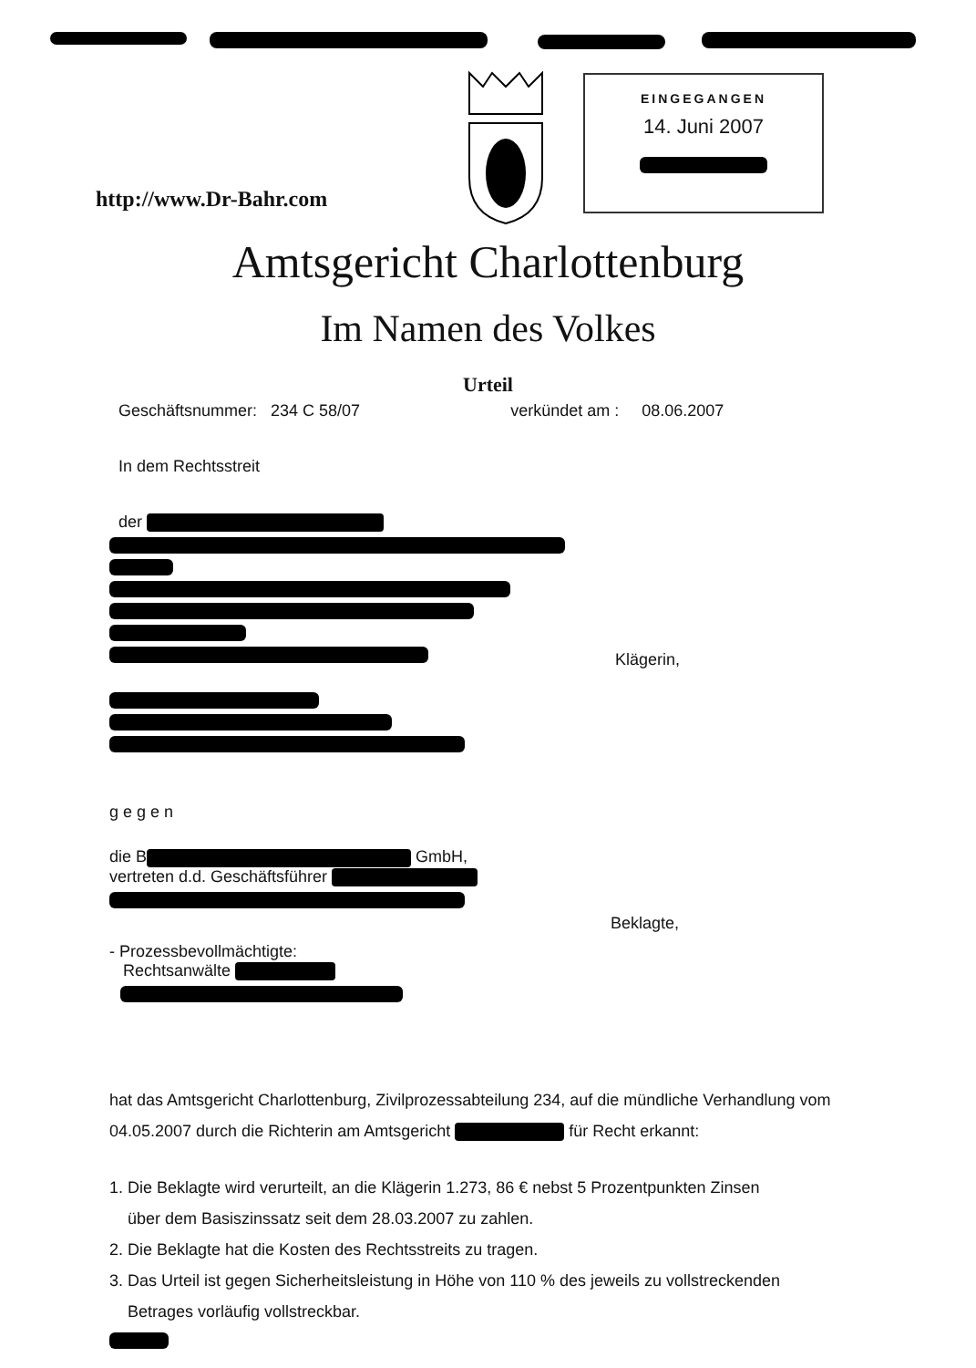http://www.Dr-Bahr.com
EINGEGANGEN
14. Juni 2007
Amtsgericht Charlottenburg
Im Namen des Volkes
Urteil
Geschäftsnummer: 234 C 58/07 verkündet am : 08.06.2007
In dem Rechtsstreit
der
Klägerin,
gegen
die B GmbH,
vertreten d.d. Geschäftsführer
Beklagte,
- Prozessbevollmächtigte:
Rechtsanwälte
hat das Amtsgericht Charlottenburg, Zivilprozessabteilung 234, auf die mündliche Verhandlung vom 04.05.2007 durch die Richterin am Amtsgericht für Recht erkannt:
1. Die Beklagte wird verurteilt, an die Klägerin 1.273, 86 € nebst 5 Prozentpunkten Zinsen
über dem Basiszinssatz seit dem 28.03.2007 zu zahlen.
2. Die Beklagte hat die Kosten des Rechtsstreits zu tragen.
3. Das Urteil ist gegen Sicherheitsleistung in Höhe von 110 % des jeweils zu vollstreckenden
Betrages vorläufig vollstreckbar.